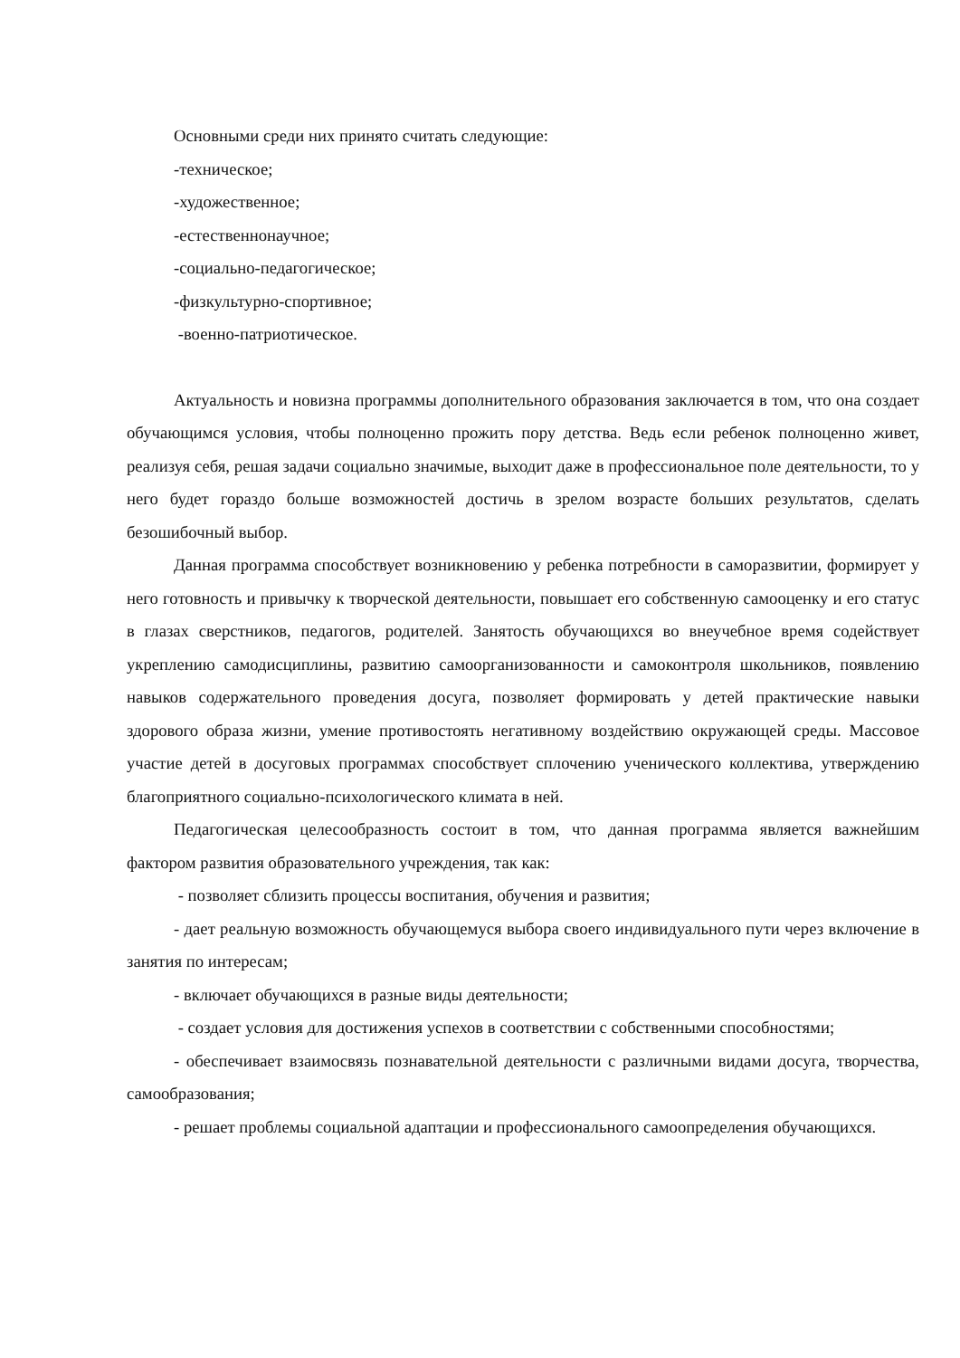Основными среди них принято считать следующие:
-техническое;
-художественное;
-естественнонаучное;
-социально-педагогическое;
-физкультурно-спортивное;
-военно-патриотическое.
Актуальность и новизна программы дополнительного образования заключается в том, что она создает обучающимся условия, чтобы полноценно прожить пору детства. Ведь если ребенок полноценно живет, реализуя себя, решая задачи социально значимые, выходит даже в профессиональное поле деятельности, то у него будет гораздо больше возможностей достичь в зрелом возрасте больших результатов, сделать безошибочный выбор.
Данная программа способствует возникновению у ребенка потребности в саморазвитии, формирует у него готовность и привычку к творческой деятельности, повышает его собственную самооценку и его статус в глазах сверстников, педагогов, родителей. Занятость обучающихся во внеучебное время содействует укреплению самодисциплины, развитию самоорганизованности и самоконтроля школьников, появлению навыков содержательного проведения досуга, позволяет формировать у детей практические навыки здорового образа жизни, умение противостоять негативному воздействию окружающей среды. Массовое участие детей в досуговых программах способствует сплочению ученического коллектива, утверждению благоприятного социально-психологического климата в ней.
Педагогическая целесообразность состоит в том, что данная программа является важнейшим фактором развития образовательного учреждения, так как:
- позволяет сблизить процессы воспитания, обучения и развития;
- дает реальную возможность обучающемуся выбора своего индивидуального пути через включение в занятия по интересам;
- включает обучающихся в разные виды деятельности;
- создает условия для достижения успехов в соответствии с собственными способностями;
- обеспечивает взаимосвязь познавательной деятельности с различными видами досуга, творчества, самообразования;
- решает проблемы социальной адаптации и профессионального самоопределения обучающихся.